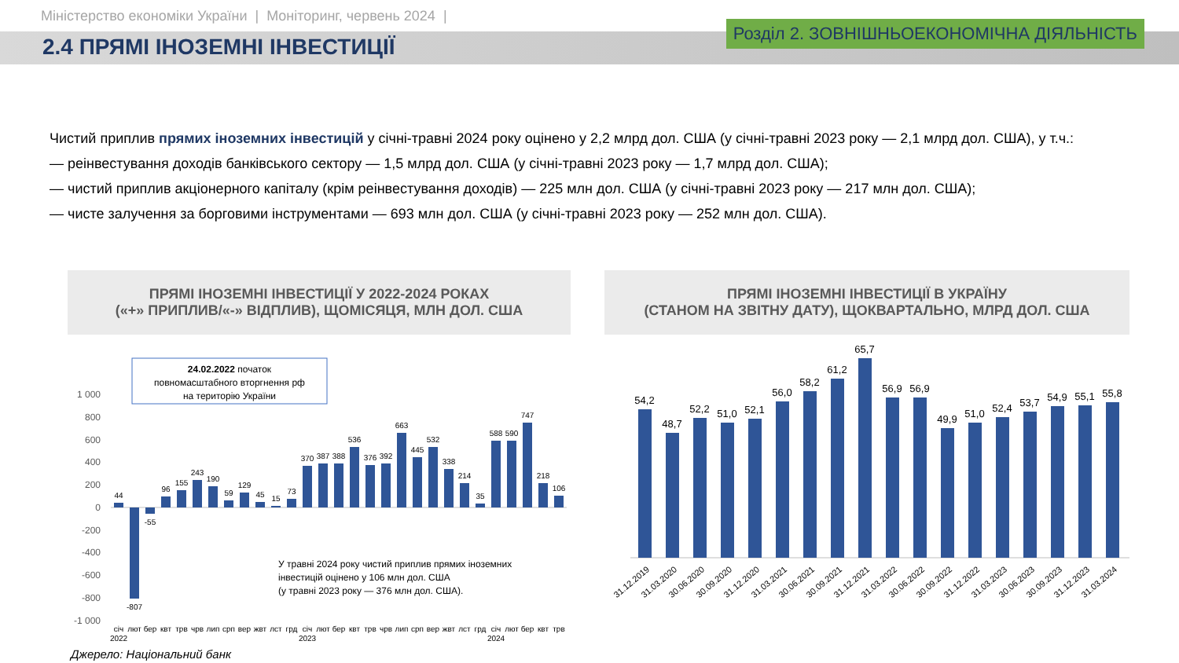Міністерство економіки України | Моніторинг, червень 2024 |
2.4 ПРЯМІ ІНОЗЕМНІ ІНВЕСТИЦІЇ
Розділ 2. ЗОВНІШНЬОЕКОНОМІЧНА ДІЯЛЬНІСТЬ
Чистий приплив прямих іноземних інвестицій у січні-травні 2024 року оцінено у 2,2 млрд дол. США (у січні-травні 2023 року — 2,1 млрд дол. США), у т.ч.:
— реінвестування доходів банківського сектору — 1,5 млрд дол. США (у січні-травні 2023 року — 1,7 млрд дол. США);
— чистий приплив акціонерного капіталу (крім реінвестування доходів) — 225 млн дол. США (у січні-травні 2023 року — 217 млн дол. США);
— чисте залучення за борговими інструментами — 693 млн дол. США (у січні-травні 2023 року — 252 млн дол. США).
ПРЯМІ ІНОЗЕМНІ ІНВЕСТИЦІЇ У 2022-2024 РОКАХ
(«+» ПРИПЛИВ/«-» ВІДПЛИВ), ЩОМІСЯЦЯ, МЛН ДОЛ. США
24.02.2022 початок
повномасштабного вторгнення рф
на територію України
1 000
800
600
400
200
0
-200
-400
-600
-800
-1 000
44
-807
-55
96
155
243
190
59
129
45
15
73
370
387
388
536
376
392
663
445
532
338
214
35
588
590
747
218
106
У травні 2024 року чистий приплив прямих іноземних
інвестицій оцінено у 106 млн дол. США
(у травні 2023 року — 376 млн дол. США).
січ
лют
бер
квт
трв
чрв
лип
срп
вер
жвт
лст
грд
січ
лют
бер
квт
трв
чрв
лип
срп
вер
жвт
лст
грд
січ
лют
бер
квт
трв
2022
2023
2024
ПРЯМІ ІНОЗЕМНІ ІНВЕСТИЦІЇ В УКРАЇНУ
(СТАНОМ НА ЗВІТНУ ДАТУ), ЩОКВАРТАЛЬНО, МЛРД ДОЛ. США
54,2
48,7
52,2
51,0
52,1
56,0
58,2
61,2
65,7
56,9
56,9
49,9
51,0
52,4
53,7
54,9
55,1
55,8
31.12.2019
31.03.2020
30.06.2020
30.09.2020
31.12.2020
31.03.2021
30.06.2021
30.09.2021
31.12.2021
31.03.2022
30.06.2022
30.09.2022
31.12.2022
31.03.2023
30.06.2023
30.09.2023
31.12.2023
31.03.2024
Джерело: Національний банк